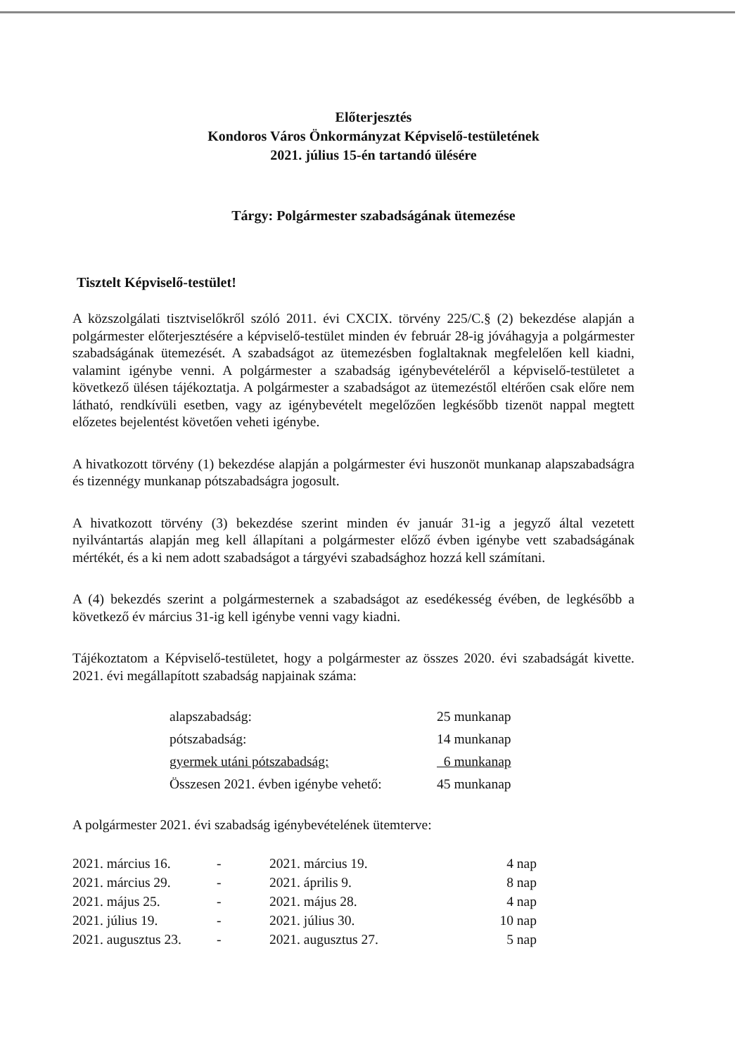Előterjesztés
Kondoros Város Önkormányzat Képviselő-testületének
2021. július 15-én tartandó ülésére
Tárgy: Polgármester szabadságának ütemezése
Tisztelt Képviselő-testület!
A közszolgálati tisztviselőkről szóló 2011. évi CXCIX. törvény 225/C.§ (2) bekezdése alapján a polgármester előterjesztésére a képviselő-testület minden év február 28-ig jóváhagyja a polgármester szabadságának ütemezését. A szabadságot az ütemezésben foglaltaknak megfelelően kell kiadni, valamint igénybe venni. A polgármester a szabadság igénybevételéről a képviselő-testületet a következő ülésen tájékoztatja. A polgármester a szabadságot az ütemezéstől eltérően csak előre nem látható, rendkívüli esetben, vagy az igénybevételt megelőzően legkésőbb tizenöt nappal megtett előzetes bejelentést követően veheti igénybe.
A hivatkozott törvény (1) bekezdése alapján a polgármester évi huszonöt munkanap alapszabadságra és tizennégy munkanap pótszabadságra jogosult.
A hivatkozott törvény (3) bekezdése szerint minden év január 31-ig a jegyző által vezetett nyilvántartás alapján meg kell állapítani a polgármester előző évben igénybe vett szabadságának mértékét, és a ki nem adott szabadságot a tárgyévi szabadsághoz hozzá kell számítani.
A (4) bekezdés szerint a polgármesternek a szabadságot az esedékesség évében, de legkésőbb a következő év március 31-ig kell igénybe venni vagy kiadni.
Tájékoztatom a Képviselő-testületet, hogy a polgármester az összes 2020. évi szabadságát kivette. 2021. évi megállapított szabadság napjainak száma:
| alapszabadság: | 25 munkanap |
| pótszabadság: | 14 munkanap |
| gyermek utáni pótszabadság: | 6 munkanap |
| Összesen 2021. évben igénybe vehető: | 45 munkanap |
A polgármester 2021. évi szabadság igénybevételének ütemterve:
| 2021. március 16. | - | 2021. március 19. | 4 nap |
| 2021. március 29. | - | 2021. április 9. | 8 nap |
| 2021. május 25. | - | 2021. május 28. | 4 nap |
| 2021. július 19. | - | 2021. július 30. | 10 nap |
| 2021. augusztus 23. | - | 2021. augusztus 27. | 5 nap |